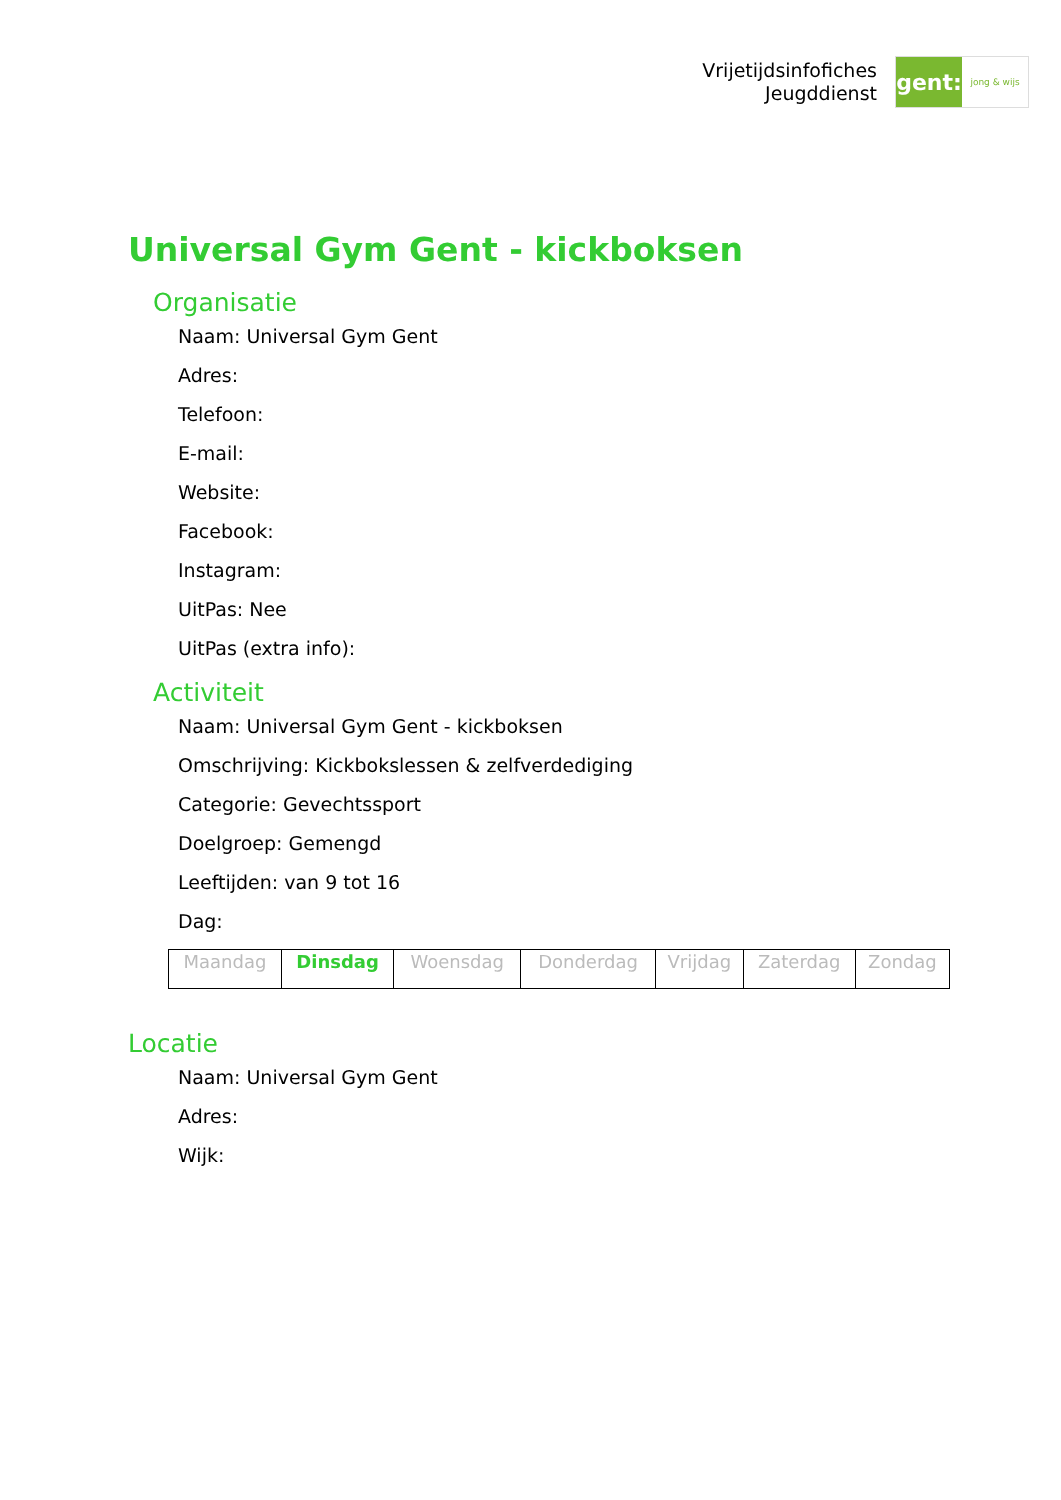Vrijetijdsinfofiches
Jeugddienst
gent:
jong & wijs
Universal Gym Gent - kickboksen
Organisatie
Naam: Universal Gym Gent
Adres:
Telefoon:
E-mail:
Website:
Facebook:
Instagram:
UitPas: Nee
UitPas (extra info):
Activiteit
Naam: Universal Gym Gent - kickboksen
Omschrijving: Kickbokslessen & zelfverdediging
Categorie: Gevechtssport
Doelgroep: Gemengd
Leeftijden: van 9 tot 16
Dag:
| Maandag | Dinsdag | Woensdag | Donderdag | Vrijdag | Zaterdag | Zondag |
Locatie
Naam: Universal Gym Gent
Adres:
Wijk: